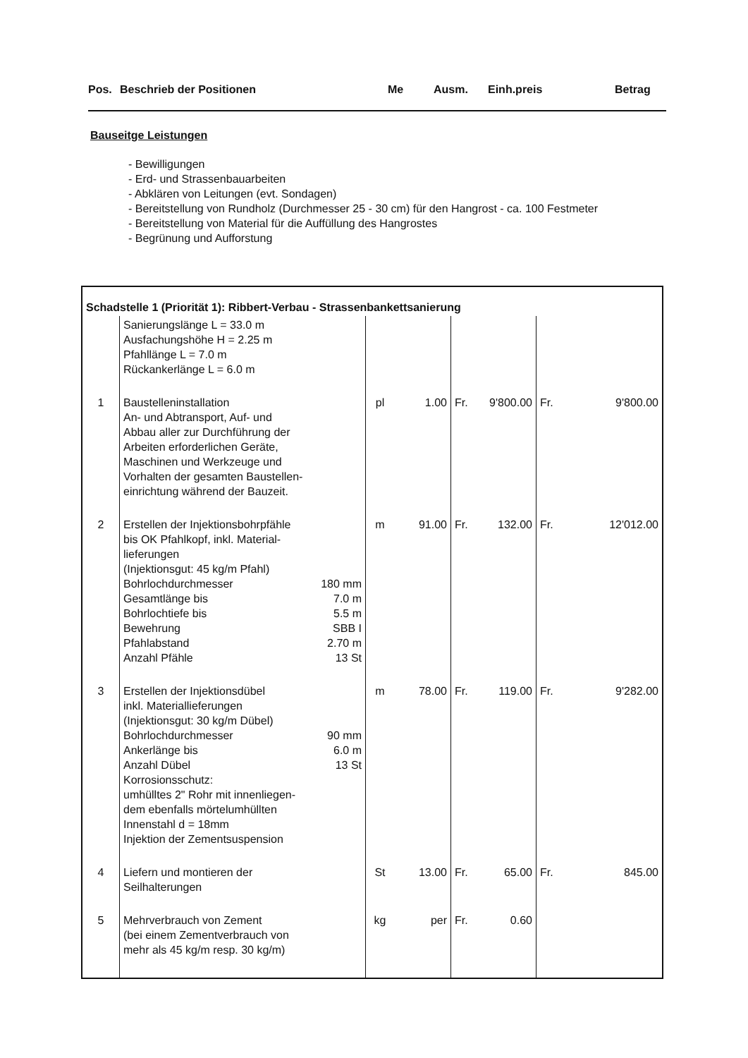Pos. Beschrieb der Positionen Me Ausm. Einh.preis Betrag
Bauseitge Leistungen
- Bewilligungen
- Erd- und Strassenbauarbeiten
- Abklären von Leitungen (evt. Sondagen)
- Bereitstellung von Rundholz (Durchmesser 25 - 30 cm) für den Hangrost - ca. 100 Festmeter
- Bereitstellung von Material für die Auffüllung des Hangrostes
- Begrünung und Aufforstung
| Schadstelle 1 (Priorität 1): Ribbert-Verbau - Strassenbankettsanierung | | | | | | | | |
| | Sanierungslänge L = 33.0 m Ausfachungshöhe H = 2.25 m Pfahllänge L = 7.0 m Rückankerlänge L = 6.0 m | | | | | | | |
| 1 | Baustelleninstallation An- und Abtransport, Auf- und Abbau aller zur Durchführung der Arbeiten erforderlichen Geräte, Maschinen und Werkzeuge und Vorhalten der gesamten Baustellen-einrichtung während der Bauzeit. | | pl | 1.00 | Fr. | 9'800.00 | Fr. | 9'800.00 |
| 2 | Erstellen der Injektionsbohrpfähle bis OK Pfahlkopf, inkl. Material-lieferungen (Injektionsgut: 45 kg/m Pfahl) Bohrlochdurchmesser Gesamtlänge bis Bohrlochtiefe bis Bewehrung Pfahlabstand Anzahl Pfähle | 180 mm 7.0 m 5.5 m SBB I 2.70 m 13 St | m | 91.00 | Fr. | 132.00 | Fr. | 12'012.00 |
| 3 | Erstellen der Injektionsdübel inkl. Materiallieferungen (Injektionsgut: 30 kg/m Dübel) Bohrlochdurchmesser Ankerlänge bis Anzahl Dübel Korrosionsschutz: umhülltes 2" Rohr mit innenliegen-dem ebenfalls mörtelumhüllten Innenstahl d = 18mm Injektion der Zementsuspension | 90 mm 6.0 m 13 St | m | 78.00 | Fr. | 119.00 | Fr. | 9'282.00 |
| 4 | Liefern und montieren der Seilhalterungen | | St | 13.00 | Fr. | 65.00 | Fr. | 845.00 |
| 5 | Mehrverbrauch von Zement (bei einem Zementverbrauch von mehr als 45 kg/m resp. 30 kg/m) | | kg | per | Fr. | 0.60 | | |